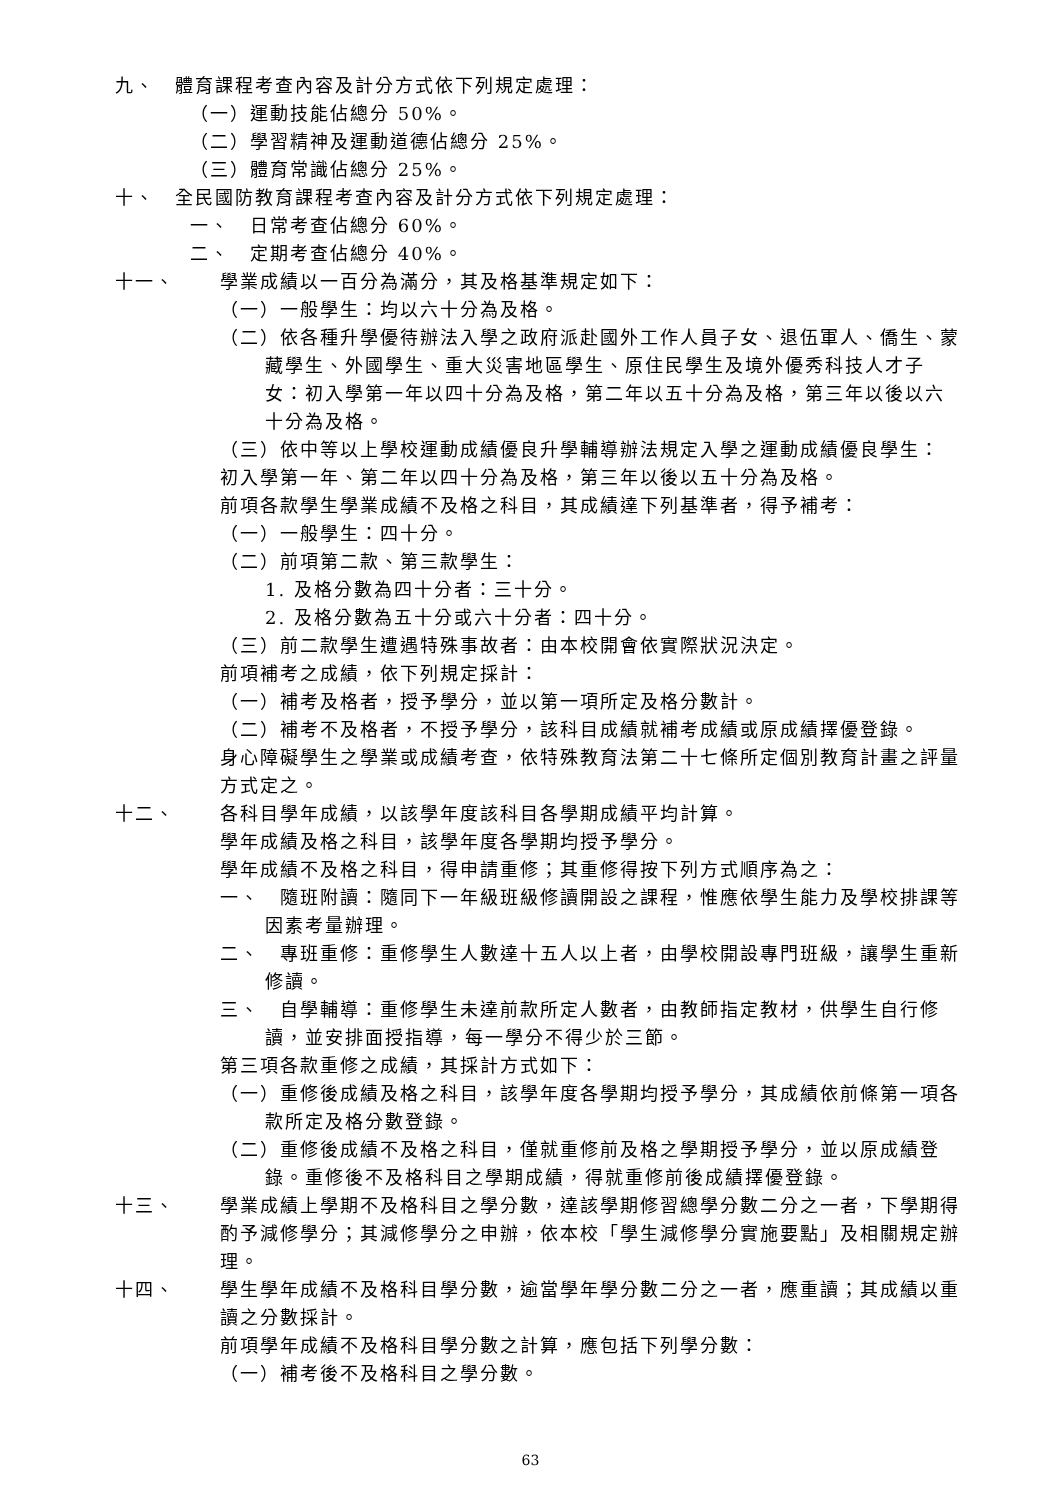九、 體育課程考查內容及計分方式依下列規定處理：
（一）運動技能佔總分 50%。
（二）學習精神及運動道德佔總分 25%。
（三）體育常識佔總分 25%。
十、 全民國防教育課程考查內容及計分方式依下列規定處理：
一、　日常考查佔總分 60%。
二、　定期考查佔總分 40%。
十一、 學業成績以一百分為滿分，其及格基準規定如下：
（一）一般學生：均以六十分為及格。
（二）依各種升學優待辦法入學之政府派赴國外工作人員子女、退伍軍人、僑生、蒙藏學生、外國學生、重大災害地區學生、原住民學生及境外優秀科技人才子女：初入學第一年以四十分為及格，第二年以五十分為及格，第三年以後以六十分為及格。
（三）依中等以上學校運動成績優良升學輔導辦法規定入學之運動成績優良學生：
初入學第一年、第二年以四十分為及格，第三年以後以五十分為及格。
前項各款學生學業成績不及格之科目，其成績達下列基準者，得予補考：
（一）一般學生：四十分。
（二）前項第二款、第三款學生：
1. 及格分數為四十分者：三十分。
2. 及格分數為五十分或六十分者：四十分。
（三）前二款學生遭遇特殊事故者：由本校開會依實際狀況決定。
前項補考之成績，依下列規定採計：
（一）補考及格者，授予學分，並以第一項所定及格分數計。
（二）補考不及格者，不授予學分，該科目成績就補考成績或原成績擇優登錄。
身心障礙學生之學業或成績考查，依特殊教育法第二十七條所定個別教育計畫之評量方式定之。
十二、 各科目學年成績，以該學年度該科目各學期成績平均計算。
學年成績及格之科目，該學年度各學期均授予學分。
學年成績不及格之科目，得申請重修；其重修得按下列方式順序為之：
一、　隨班附讀：隨同下一年級班級修讀開設之課程，惟應依學生能力及學校排課等因素考量辦理。
二、　專班重修：重修學生人數達十五人以上者，由學校開設專門班級，讓學生重新修讀。
三、　自學輔導：重修學生未達前款所定人數者，由教師指定教材，供學生自行修讀，並安排面授指導，每一學分不得少於三節。
第三項各款重修之成績，其採計方式如下：
（一）重修後成績及格之科目，該學年度各學期均授予學分，其成績依前條第一項各款所定及格分數登錄。
（二）重修後成績不及格之科目，僅就重修前及格之學期授予學分，並以原成績登錄。重修後不及格科目之學期成績，得就重修前後成績擇優登錄。
十三、 學業成績上學期不及格科目之學分數，達該學期修習總學分數二分之一者，下學期得酌予減修學分；其減修學分之申辦，依本校「學生減修學分實施要點」及相關規定辦理。
十四、 學生學年成績不及格科目學分數，逾當學年學分數二分之一者，應重讀；其成績以重讀之分數採計。
前項學年成績不及格科目學分數之計算，應包括下列學分數：
（一）補考後不及格科目之學分數。
63